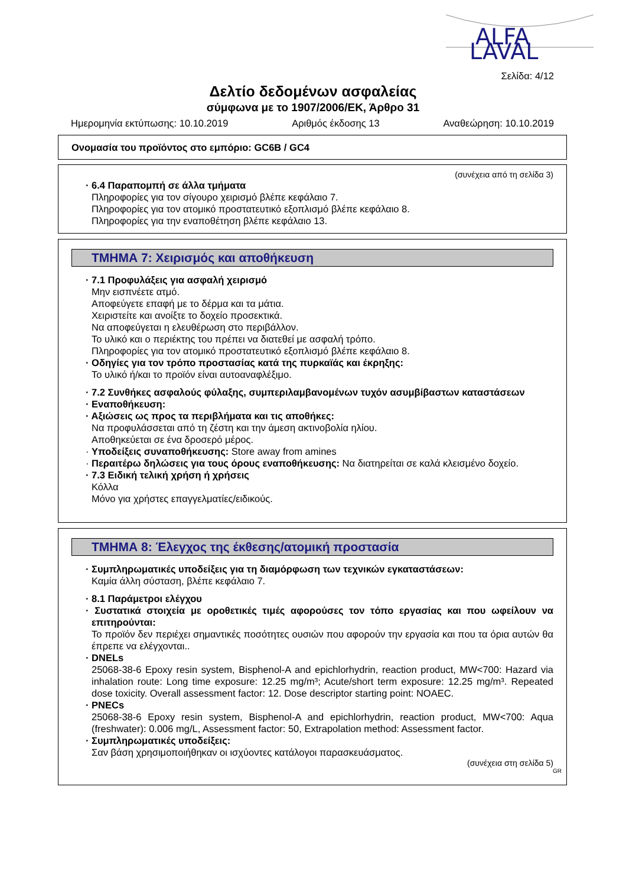ALFA
LAVAL
Σελίδα: 4/12
Δελτίο δεδομένων ασφαλείας
σύμφωνα με το 1907/2006/ΕΚ, Άρθρο 31
Ημερομηνία εκτύπωσης: 10.10.2019 Αριθμός έκδοσης 13 Αναθεώρηση: 10.10.2019
Ονομασία του προϊόντος στο εμπόριο: GC6B / GC4
(συνέχεια από τη σελίδα 3)
· 6.4 Παραπομπή σε άλλα τμήματα
Πληροφορίες για τον σίγουρο χειρισμό βλέπε κεφάλαιο 7.
Πληροφορίες για τον ατομικό προστατευτικό εξοπλισμό βλέπε κεφάλαιο 8.
Πληροφορίες για την εναποθέτηση βλέπε κεφάλαιο 13.
ΤΜΗΜΑ 7: Χειρισμός και αποθήκευση
· 7.1 Προφυλάξεις για ασφαλή χειρισμό
Μην εισπνέετε ατμό.
Αποφεύγετε επαφή με το δέρμα και τα μάτια.
Χειριστείτε και ανοίξτε το δοχείο προσεκτικά.
Να αποφεύγεται η ελευθέρωση στο περιβάλλον.
Το υλικό και ο περιέκτης του πρέπει να διατεθεί με ασφαλή τρόπο.
Πληροφορίες για τον ατομικό προστατευτικό εξοπλισμό βλέπε κεφάλαιο 8.
· Οδηγίες για τον τρόπο προστασίας κατά της πυρκαϊάς και έκρηξης:
Το υλικό ή/και το προϊόν είναι αυτοαναφλέξιμο.
· 7.2 Συνθήκες ασφαλούς φύλαξης, συμπεριλαμβανομένων τυχόν ασυμβίβαστων καταστάσεων
· Εναποθήκευση:
· Αξιώσεις ως προς τα περιβλήματα και τις αποθήκες:
Να προφυλάσσεται από τη ζέστη και την άμεση ακτινοβολία ηλίου.
Αποθηκεύεται σε ένα δροσερό μέρος.
· Υποδείξεις συναποθήκευσης: Store away from amines
· Περαιτέρω δηλώσεις για τους όρους εναποθήκευσης: Να διατηρείται σε καλά κλεισμένο δοχείο.
· 7.3 Ειδική τελική χρήση ή χρήσεις
Κόλλα
Μόνο για χρήστες επαγγελματίες/ειδικούς.
ΤΜΗΜΑ 8: Έλεγχος της έκθεσης/ατομική προστασία
· Συμπληρωματικές υποδείξεις για τη διαμόρφωση των τεχνικών εγκαταστάσεων:
Καμία άλλη σύσταση, βλέπε κεφάλαιο 7.
· 8.1 Παράμετροι ελέγχου
· Συστατικά στοιχεία με οροθετικές τιμές αφορούσες τον τόπο εργασίας και που ωφείλουν να επιτηρούνται:
Το προϊόν δεν περιέχει σημαντικές ποσότητες ουσιών που αφορούν την εργασία και που τα όρια αυτών θα έπρεπε να ελέγχονται..
· DNELs
25068-38-6 Epoxy resin system, Bisphenol-A and epichlorhydrin, reaction product, MW<700: Hazard via inhalation route: Long time exposure: 12.25 mg/m³; Acute/short term exposure: 12.25 mg/m³. Repeated dose toxicity. Overall assessment factor: 12. Dose descriptor starting point: NOAEC.
· PNECs
25068-38-6 Epoxy resin system, Bisphenol-A and epichlorhydrin, reaction product, MW<700: Aqua (freshwater): 0.006 mg/L, Assessment factor: 50, Extrapolation method: Assessment factor.
· Συμπληρωματικές υποδείξεις:
Σαν βάση χρησιμοποιήθηκαν οι ισχύοντες κατάλογοι παρασκευάσματος.
(συνέχεια στη σελίδα 5)
GR